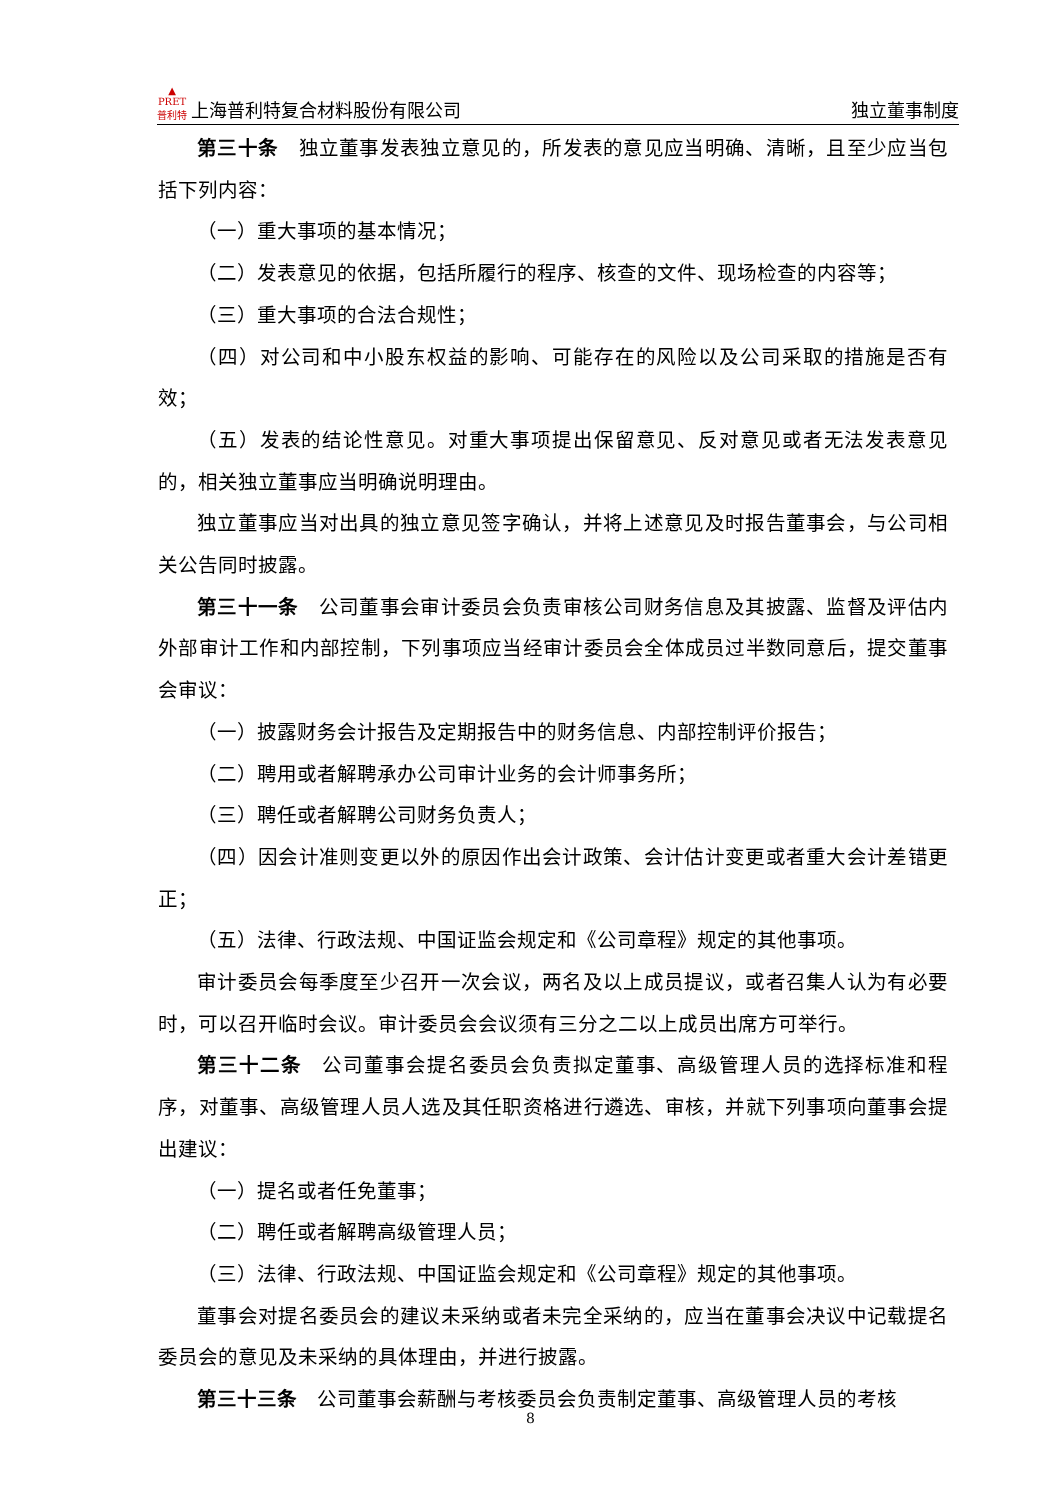▲
PRET
普利特 上海普利特复合材料股份有限公司 独立董事制度
第三十条　独立董事发表独立意见的，所发表的意见应当明确、清晰，且至少应当包括下列内容：
（一）重大事项的基本情况；
（二）发表意见的依据，包括所履行的程序、核查的文件、现场检查的内容等；
（三）重大事项的合法合规性；
（四）对公司和中小股东权益的影响、可能存在的风险以及公司采取的措施是否有效；
（五）发表的结论性意见。对重大事项提出保留意见、反对意见或者无法发表意见的，相关独立董事应当明确说明理由。
独立董事应当对出具的独立意见签字确认，并将上述意见及时报告董事会，与公司相关公告同时披露。
第三十一条　公司董事会审计委员会负责审核公司财务信息及其披露、监督及评估内外部审计工作和内部控制，下列事项应当经审计委员会全体成员过半数同意后，提交董事会审议：
（一）披露财务会计报告及定期报告中的财务信息、内部控制评价报告；
（二）聘用或者解聘承办公司审计业务的会计师事务所；
（三）聘任或者解聘公司财务负责人；
（四）因会计准则变更以外的原因作出会计政策、会计估计变更或者重大会计差错更正；
（五）法律、行政法规、中国证监会规定和《公司章程》规定的其他事项。
审计委员会每季度至少召开一次会议，两名及以上成员提议，或者召集人认为有必要时，可以召开临时会议。审计委员会会议须有三分之二以上成员出席方可举行。
第三十二条　公司董事会提名委员会负责拟定董事、高级管理人员的选择标准和程序，对董事、高级管理人员人选及其任职资格进行遴选、审核，并就下列事项向董事会提出建议：
（一）提名或者任免董事；
（二）聘任或者解聘高级管理人员；
（三）法律、行政法规、中国证监会规定和《公司章程》规定的其他事项。
董事会对提名委员会的建议未采纳或者未完全采纳的，应当在董事会决议中记载提名委员会的意见及未采纳的具体理由，并进行披露。
第三十三条　公司董事会薪酬与考核委员会负责制定董事、高级管理人员的考核
8